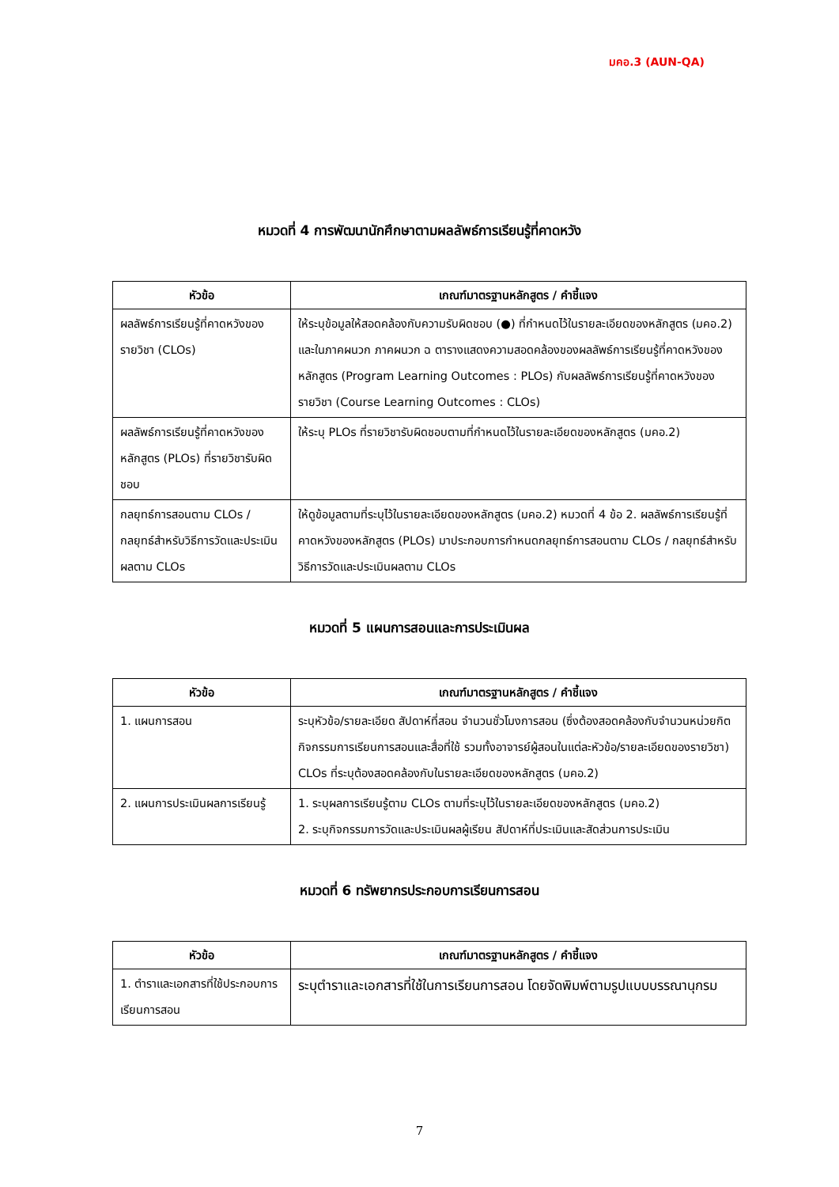มคอ.3 (AUN-QA)
หมวดที่ 4 การพัฒนานักศึกษาตามผลลัพธ์การเรียนรู้ที่คาดหวัง
| หัวข้อ | เกณฑ์มาตรฐานหลักสูตร / คำชี้แจง |
| --- | --- |
| ผลลัพธ์การเรียนรู้ที่คาดหวังของรายวิชา (CLOs) | ให้ระบุข้อมูลให้สอดคล้องกับความรับผิดชอบ (●) ที่กำหนดไว้ในรายละเอียดของหลักสูตร (มคอ.2) และในภาคผนวก ภาคผนวก ฉ ตารางแสดงความสอดคล้องของผลลัพธ์การเรียนรู้ที่คาดหวังของหลักสูตร (Program Learning Outcomes : PLOs) กับผลลัพธ์การเรียนรู้ที่คาดหวังของรายวิชา (Course Learning Outcomes : CLOs) |
| ผลลัพธ์การเรียนรู้ที่คาดหวังของหลักสูตร (PLOs) ที่รายวิชารับผิดชอบ | ให้ระบุ PLOs ที่รายวิชารับผิดชอบตามที่กำหนดไว้ในรายละเอียดของหลักสูตร (มคอ.2) |
| กลยุทธ์การสอนตาม CLOs / กลยุทธ์สำหรับวิธีการวัดและประเมินผลตาม CLOs | ให้ดูข้อมูลตามที่ระบุไว้ในรายละเอียดของหลักสูตร (มคอ.2) หมวดที่ 4 ข้อ 2. ผลลัพธ์การเรียนรู้ที่คาดหวังของหลักสูตร (PLOs) มาประกอบการกำหนดกลยุทธ์การสอนตาม CLOs / กลยุทธ์สำหรับวิธีการวัดและประเมินผลตาม CLOs |
หมวดที่ 5 แผนการสอนและการประเมินผล
| หัวข้อ | เกณฑ์มาตรฐานหลักสูตร / คำชี้แจง |
| --- | --- |
| 1. แผนการสอน | ระบุหัวข้อ/รายละเอียด สัปดาห์ที่สอน จำนวนชั่วโมงการสอน (ซึ่งต้องสอดคล้องกับจำนวนหน่วยกิต กิจกรรมการเรียนการสอนและสื่อที่ใช้ รวมทั้งอาจารย์ผู้สอนในแต่ละหัวข้อ/รายละเอียดของรายวิชา) CLOs ที่ระบุต้องสอดคล้องกับในรายละเอียดของหลักสูตร (มคอ.2) |
| 2. แผนการประเมินผลการเรียนรู้ | 1. ระบุผลการเรียนรู้ตาม CLOs ตามที่ระบุไว้ในรายละเอียดของหลักสูตร (มคอ.2) 2. ระบุกิจกรรมการวัดและประเมินผลผู้เรียน สัปดาห์ที่ประเมินและสัดส่วนการประเมิน |
หมวดที่ 6 ทรัพยากรประกอบการเรียนการสอน
| หัวข้อ | เกณฑ์มาตรฐานหลักสูตร / คำชี้แจง |
| --- | --- |
| 1. ตำราและเอกสารที่ใช้ประกอบการเรียนการสอน | ระบุตำราและเอกสารที่ใช้ในการเรียนการสอน โดยจัดพิมพ์ตามรูปแบบบรรณานุกรม |
7